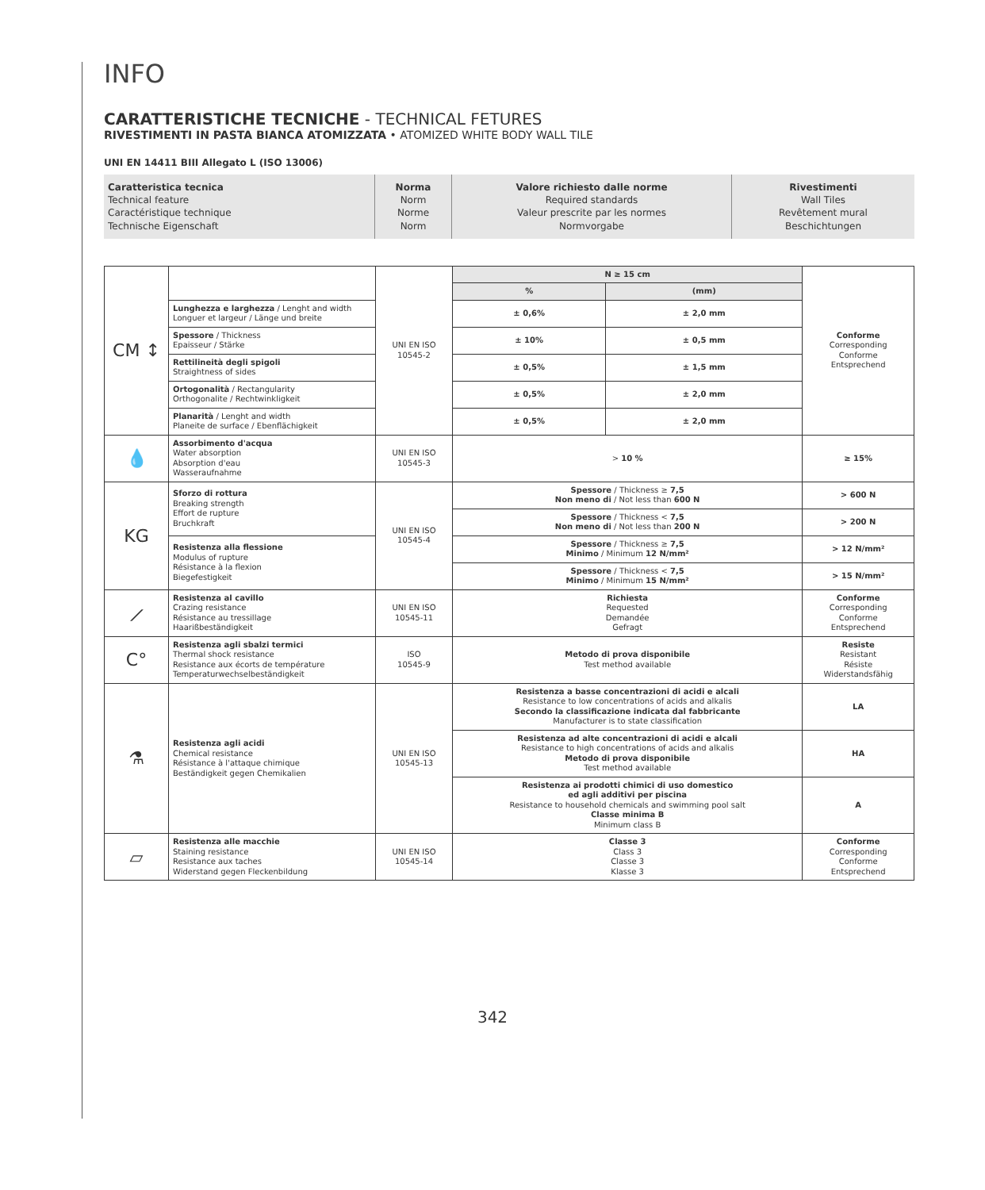INFO
CARATTERISTICHE TECNICHE - TECHNICAL FETURES
RIVESTIMENTI IN PASTA BIANCA ATOMIZZATA • ATOMIZED WHITE BODY WALL TILE
UNI EN 14411 BIII Allegato L (ISO 13006)
| Caratteristica tecnica Technical feature Caractéristique technique Technische Eigenschaft | Norma Norm Norme Norm | Valore richiesto dalle norme Required standards Valeur prescrite par les normes Normvorgabe | Rivestimenti Wall Tiles Revêtement mural Beschichtungen |
| CM ↕ | | UNI EN ISO 10545-2 | N ≥ 15 cm | | Conforme Corresponding Conforme Entsprechend |
| | | | % | (mm) | |
| | Lunghezza e larghezza / Lenght and width Longuer et largeur / Länge und breite | | ± 0,6% | ± 2,0 mm | |
| | Spessore / Thickness Epaisseur / Stärke | | ± 10% | ± 0,5 mm | |
| | Rettilineità degli spigoli Straightness of sides | | ± 0,5% | ± 1,5 mm | |
| | Ortogonalità / Rectangularity Orthogonalite / Rechtwinkligkeit | | ± 0,5% | ± 2,0 mm | |
| | Planarità / Lenght and width Planeite de surface / Ebenflächigkeit | | ± 0,5% | ± 2,0 mm | |
| 💧 | Assorbimento d'acqua Water absorption Absorption d'eau Wasseraufnahme | UNI EN ISO 10545-3 | > 10 % | | ≥ 15% |
| KG | Sforzo di rottura Breaking strength Effort de rupture Bruchkraft | UNI EN ISO 10545-4 | Spessore / Thickness ≥ 7,5 Non meno di / Not less than 600 N | | > 600 N |
| | | | Spessore / Thickness < 7,5 Non meno di / Not less than 200 N | | > 200 N |
| | Resistenza alla flessione Modulus of rupture Résistance à la flexion Biegefestigkeit | | Spessore / Thickness ≥ 7,5 Minimo / Minimum 12 N/mm² | | > 12 N/mm² |
| | | | Spessore / Thickness < 7,5 Minimo / Minimum 15 N/mm² | | > 15 N/mm² |
| ⟋ | Resistenza al cavillo Crazing resistance Résistance au tressillage Haarißbeständigkeit | UNI EN ISO 10545-11 | Richiesta Requested Demandée Gefragt | | Conforme Corresponding Conforme Entsprechend |
| C° | Resistenza agli sbalzi termici Thermal shock resistance Resistance aux écorts de température Temperaturwechselbeständigkeit | ISO 10545-9 | Metodo di prova disponibile Test method available | | Resiste Resistant Résiste Widerstandsfähig |
| ⚗ | Resistenza agli acidi Chemical resistance Résistance à l'attaque chimique Beständigkeit gegen Chemikalien | UNI EN ISO 10545-13 | Resistenza a basse concentrazioni di acidi e alcali Resistance to low concentrations of acids and alkalis Secondo la classificazione indicata dal fabbricante Manufacturer is to state classification | | LA |
| | | | Resistenza ad alte concentrazioni di acidi e alcali Resistance to high concentrations of acids and alkalis Metodo di prova disponibile Test method available | | HA |
| | | | Resistenza ai prodotti chimici di uso domestico ed agli additivi per piscina Resistance to household chemicals and swimming pool salt Classe minima B Minimum class B | | A |
| ▱ | Resistenza alle macchie Staining resistance Resistance aux taches Widerstand gegen Fleckenbildung | UNI EN ISO 10545-14 | Classe 3 Class 3 Classe 3 Klasse 3 | | Conforme Corresponding Conforme Entsprechend |
342